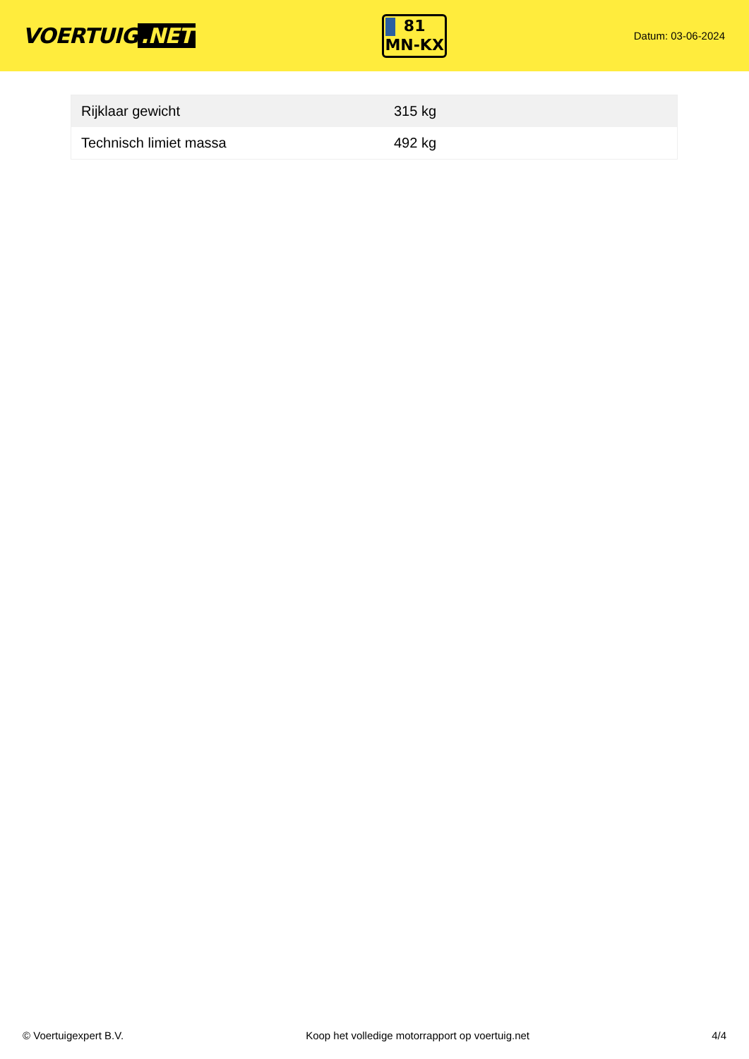VOERTUIG.NET
81
MN-KX
Datum: 03-06-2024
| Rijklaar gewicht | 315 kg |
| Technisch limiet massa | 492 kg |
© Voertuigexpert B.V. Koop het volledige motorrapport op voertuig.net 4/4